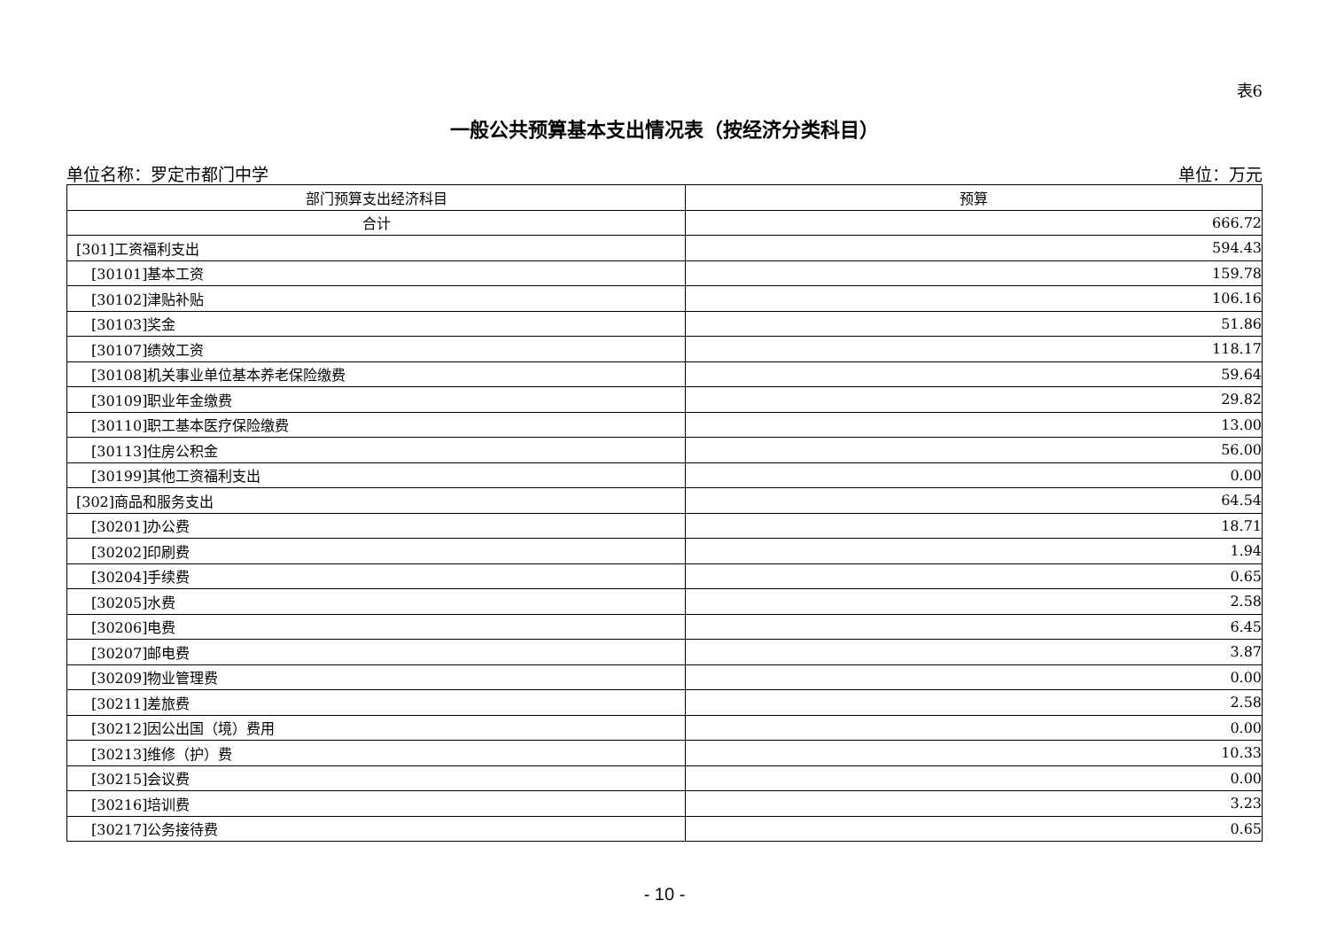表6
一般公共预算基本支出情况表（按经济分类科目）
单位名称：罗定市都门中学 单位：万元
| 部门预算支出经济科目 | 预算 |
| --- | --- |
| 合计 | 666.72 |
| [301]工资福利支出 | 594.43 |
| [30101]基本工资 | 159.78 |
| [30102]津贴补贴 | 106.16 |
| [30103]奖金 | 51.86 |
| [30107]绩效工资 | 118.17 |
| [30108]机关事业单位基本养老保险缴费 | 59.64 |
| [30109]职业年金缴费 | 29.82 |
| [30110]职工基本医疗保险缴费 | 13.00 |
| [30113]住房公积金 | 56.00 |
| [30199]其他工资福利支出 | 0.00 |
| [302]商品和服务支出 | 64.54 |
| [30201]办公费 | 18.71 |
| [30202]印刷费 | 1.94 |
| [30204]手续费 | 0.65 |
| [30205]水费 | 2.58 |
| [30206]电费 | 6.45 |
| [30207]邮电费 | 3.87 |
| [30209]物业管理费 | 0.00 |
| [30211]差旅费 | 2.58 |
| [30212]因公出国（境）费用 | 0.00 |
| [30213]维修（护）费 | 10.33 |
| [30215]会议费 | 0.00 |
| [30216]培训费 | 3.23 |
| [30217]公务接待费 | 0.65 |
- 10 -